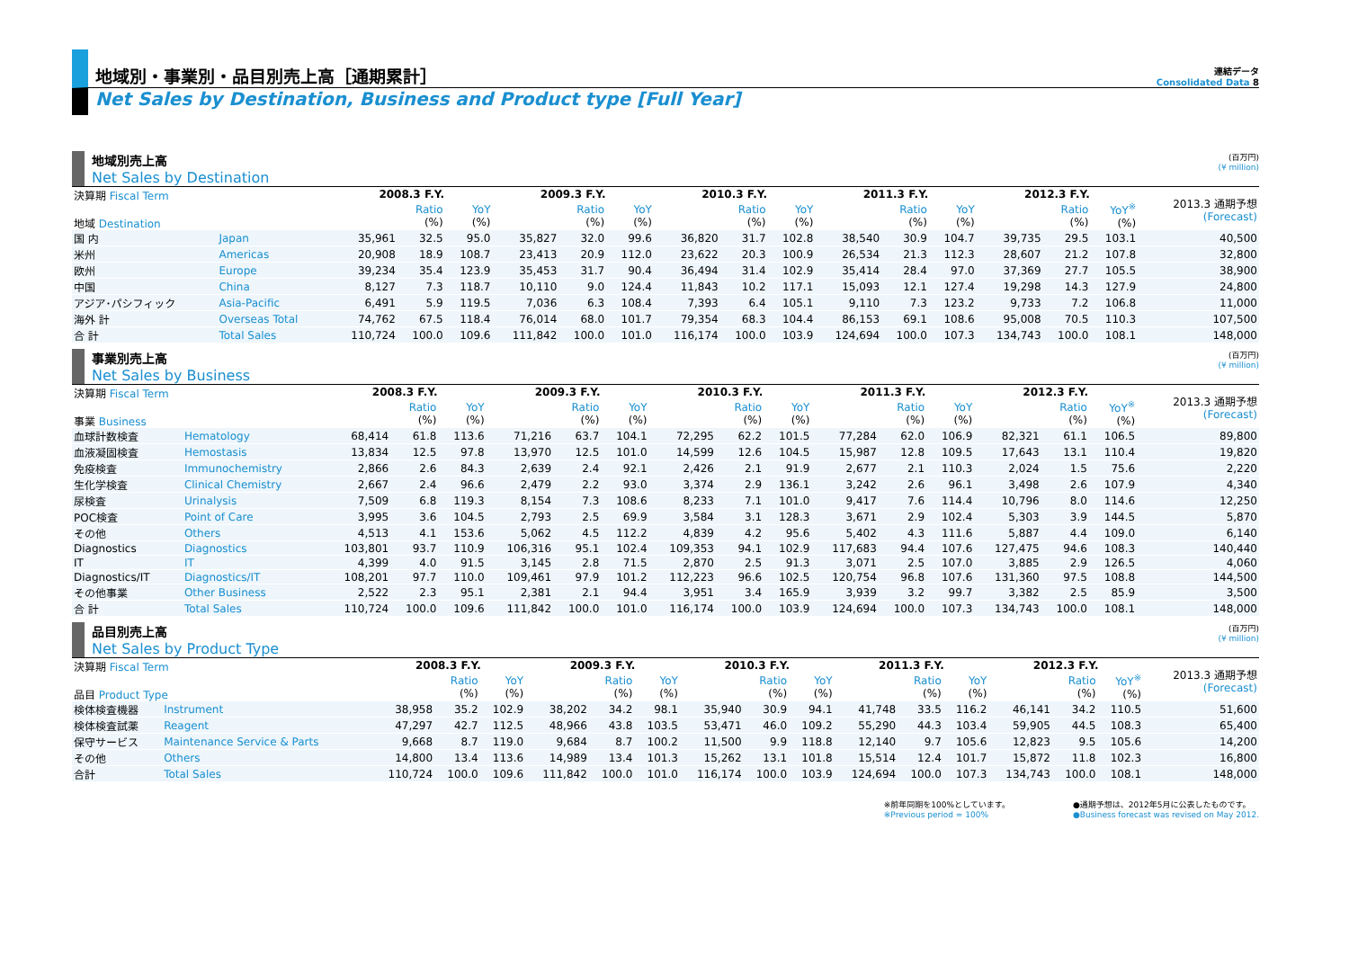地域別・事業別・品目別売上高［通期累計］ 連結データ
Consolidated Data 8
Net Sales by Destination, Business and Product type [Full Year]
地域別売上高
Net Sales by Destination
(百万円)
(¥ million)
| 決算期 Fiscal Term 地域 Destination | | 2008.3 F.Y. | | | 2009.3 F.Y. | | | 2010.3 F.Y. | | | 2011.3 F.Y. | | | 2012.3 F.Y. | | | 2013.3 通期予想 (Forecast) |
| | | | Ratio (%) | YoY (%) | | Ratio (%) | YoY (%) | | Ratio (%) | YoY (%) | | Ratio (%) | YoY (%) | | Ratio (%) | YoY<sup>※</sup> (%) | |
| 国 内 | Japan | 35,961 | 32.5 | 95.0 | 35,827 | 32.0 | 99.6 | 36,820 | 31.7 | 102.8 | 38,540 | 30.9 | 104.7 | 39,735 | 29.5 | 103.1 | 40,500 |
| 米州 | Americas | 20,908 | 18.9 | 108.7 | 23,413 | 20.9 | 112.0 | 23,622 | 20.3 | 100.9 | 26,534 | 21.3 | 112.3 | 28,607 | 21.2 | 107.8 | 32,800 |
| 欧州 | Europe | 39,234 | 35.4 | 123.9 | 35,453 | 31.7 | 90.4 | 36,494 | 31.4 | 102.9 | 35,414 | 28.4 | 97.0 | 37,369 | 27.7 | 105.5 | 38,900 |
| 中国 | China | 8,127 | 7.3 | 118.7 | 10,110 | 9.0 | 124.4 | 11,843 | 10.2 | 117.1 | 15,093 | 12.1 | 127.4 | 19,298 | 14.3 | 127.9 | 24,800 |
| アジア･パシフィック | Asia-Pacific | 6,491 | 5.9 | 119.5 | 7,036 | 6.3 | 108.4 | 7,393 | 6.4 | 105.1 | 9,110 | 7.3 | 123.2 | 9,733 | 7.2 | 106.8 | 11,000 |
| 海外 計 | Overseas Total | 74,762 | 67.5 | 118.4 | 76,014 | 68.0 | 101.7 | 79,354 | 68.3 | 104.4 | 86,153 | 69.1 | 108.6 | 95,008 | 70.5 | 110.3 | 107,500 |
| 合 計 | Total Sales | 110,724 | 100.0 | 109.6 | 111,842 | 100.0 | 101.0 | 116,174 | 100.0 | 103.9 | 124,694 | 100.0 | 107.3 | 134,743 | 100.0 | 108.1 | 148,000 |
事業別売上高
Net Sales by Business
(百万円)
(¥ million)
| 決算期 Fiscal Term 事業 Business | | 2008.3 F.Y. | | | 2009.3 F.Y. | | | 2010.3 F.Y. | | | 2011.3 F.Y. | | | 2012.3 F.Y. | | | 2013.3 通期予想 (Forecast) |
| | | | Ratio (%) | YoY (%) | | Ratio (%) | YoY (%) | | Ratio (%) | YoY (%) | | Ratio (%) | YoY (%) | | Ratio (%) | YoY<sup>※</sup> (%) | |
| 血球計数検査 | Hematology | 68,414 | 61.8 | 113.6 | 71,216 | 63.7 | 104.1 | 72,295 | 62.2 | 101.5 | 77,284 | 62.0 | 106.9 | 82,321 | 61.1 | 106.5 | 89,800 |
| 血液凝固検査 | Hemostasis | 13,834 | 12.5 | 97.8 | 13,970 | 12.5 | 101.0 | 14,599 | 12.6 | 104.5 | 15,987 | 12.8 | 109.5 | 17,643 | 13.1 | 110.4 | 19,820 |
| 免疫検査 | Immunochemistry | 2,866 | 2.6 | 84.3 | 2,639 | 2.4 | 92.1 | 2,426 | 2.1 | 91.9 | 2,677 | 2.1 | 110.3 | 2,024 | 1.5 | 75.6 | 2,220 |
| 生化学検査 | Clinical Chemistry | 2,667 | 2.4 | 96.6 | 2,479 | 2.2 | 93.0 | 3,374 | 2.9 | 136.1 | 3,242 | 2.6 | 96.1 | 3,498 | 2.6 | 107.9 | 4,340 |
| 尿検査 | Urinalysis | 7,509 | 6.8 | 119.3 | 8,154 | 7.3 | 108.6 | 8,233 | 7.1 | 101.0 | 9,417 | 7.6 | 114.4 | 10,796 | 8.0 | 114.6 | 12,250 |
| POC検査 | Point of Care | 3,995 | 3.6 | 104.5 | 2,793 | 2.5 | 69.9 | 3,584 | 3.1 | 128.3 | 3,671 | 2.9 | 102.4 | 5,303 | 3.9 | 144.5 | 5,870 |
| その他 | Others | 4,513 | 4.1 | 153.6 | 5,062 | 4.5 | 112.2 | 4,839 | 4.2 | 95.6 | 5,402 | 4.3 | 111.6 | 5,887 | 4.4 | 109.0 | 6,140 |
| Diagnostics | Diagnostics | 103,801 | 93.7 | 110.9 | 106,316 | 95.1 | 102.4 | 109,353 | 94.1 | 102.9 | 117,683 | 94.4 | 107.6 | 127,475 | 94.6 | 108.3 | 140,440 |
| IT | IT | 4,399 | 4.0 | 91.5 | 3,145 | 2.8 | 71.5 | 2,870 | 2.5 | 91.3 | 3,071 | 2.5 | 107.0 | 3,885 | 2.9 | 126.5 | 4,060 |
| Diagnostics/IT | Diagnostics/IT | 108,201 | 97.7 | 110.0 | 109,461 | 97.9 | 101.2 | 112,223 | 96.6 | 102.5 | 120,754 | 96.8 | 107.6 | 131,360 | 97.5 | 108.8 | 144,500 |
| その他事業 | Other Business | 2,522 | 2.3 | 95.1 | 2,381 | 2.1 | 94.4 | 3,951 | 3.4 | 165.9 | 3,939 | 3.2 | 99.7 | 3,382 | 2.5 | 85.9 | 3,500 |
| 合 計 | Total Sales | 110,724 | 100.0 | 109.6 | 111,842 | 100.0 | 101.0 | 116,174 | 100.0 | 103.9 | 124,694 | 100.0 | 107.3 | 134,743 | 100.0 | 108.1 | 148,000 |
品目別売上高
Net Sales by Product Type
(百万円)
(¥ million)
| 決算期 Fiscal Term 品目 Product Type | | 2008.3 F.Y. | | | 2009.3 F.Y. | | | 2010.3 F.Y. | | | 2011.3 F.Y. | | | 2012.3 F.Y. | | | 2013.3 通期予想 (Forecast) |
| | | | Ratio (%) | YoY (%) | | Ratio (%) | YoY (%) | | Ratio (%) | YoY (%) | | Ratio (%) | YoY (%) | | Ratio (%) | YoY<sup>※</sup> (%) | |
| 検体検査機器 | Instrument | 38,958 | 35.2 | 102.9 | 38,202 | 34.2 | 98.1 | 35,940 | 30.9 | 94.1 | 41,748 | 33.5 | 116.2 | 46,141 | 34.2 | 110.5 | 51,600 |
| 検体検査試薬 | Reagent | 47,297 | 42.7 | 112.5 | 48,966 | 43.8 | 103.5 | 53,471 | 46.0 | 109.2 | 55,290 | 44.3 | 103.4 | 59,905 | 44.5 | 108.3 | 65,400 |
| 保守サービス | Maintenance Service & Parts | 9,668 | 8.7 | 119.0 | 9,684 | 8.7 | 100.2 | 11,500 | 9.9 | 118.8 | 12,140 | 9.7 | 105.6 | 12,823 | 9.5 | 105.6 | 14,200 |
| その他 | Others | 14,800 | 13.4 | 113.6 | 14,989 | 13.4 | 101.3 | 15,262 | 13.1 | 101.8 | 15,514 | 12.4 | 101.7 | 15,872 | 11.8 | 102.3 | 16,800 |
| 合計 | Total Sales | 110,724 | 100.0 | 109.6 | 111,842 | 100.0 | 101.0 | 116,174 | 100.0 | 103.9 | 124,694 | 100.0 | 107.3 | 134,743 | 100.0 | 108.1 | 148,000 |
※前年同期を100%としています。
※Previous period = 100%
●通期予想は、2012年5月に公表したものです。
●Business forecast was revised on May 2012.